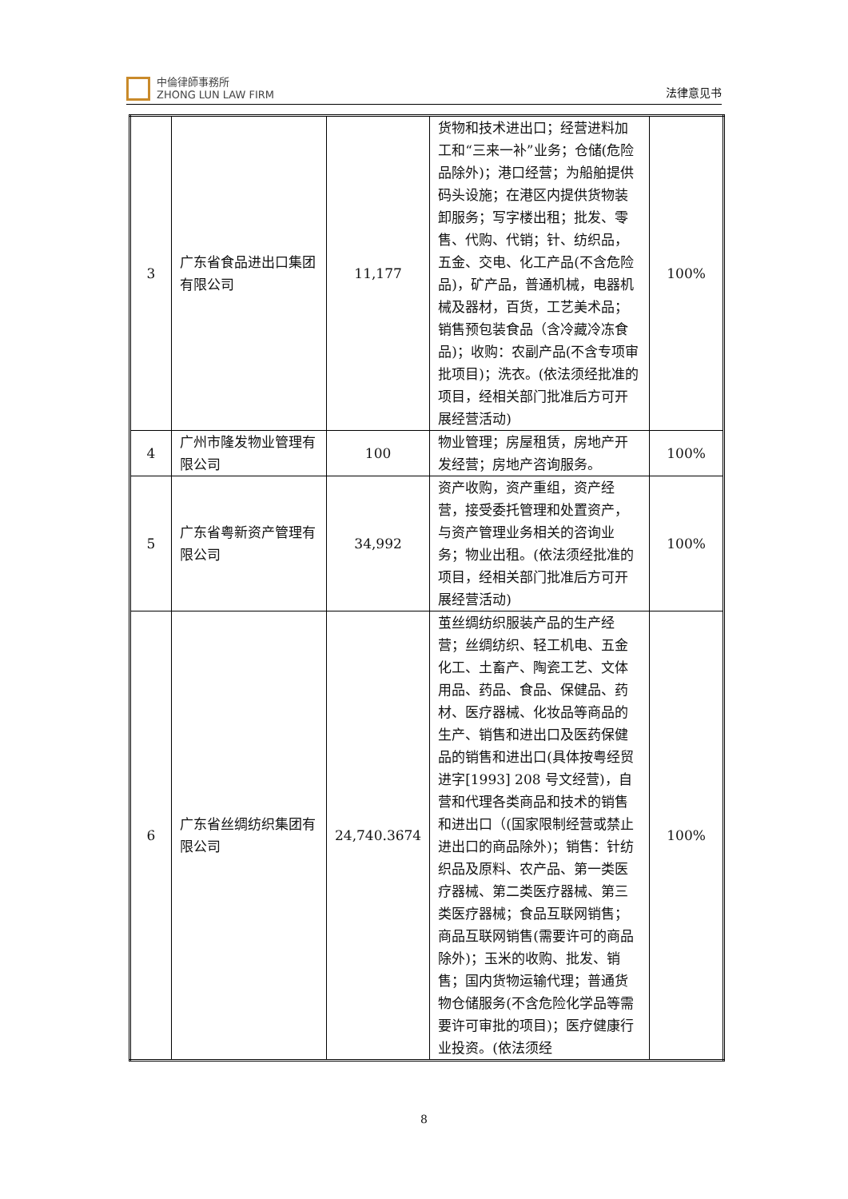中倫律師事務所
ZHONG LUN LAW FIRM
法律意见书
| 3 | 广东省食品进出口集团有限公司 | 11,177 | 货物和技术进出口；经营进料加工和“三来一补”业务；仓储(危险品除外)；港口经营；为船舶提供码头设施；在港区内提供货物装卸服务；写字楼出租；批发、零售、代购、代销；针、纺织品，五金、交电、化工产品(不含危险品)，矿产品，普通机械，电器机械及器材，百货，工艺美术品；销售预包装食品（含冷藏冷冻食品)；收购：农副产品(不含专项审批项目)；洗衣。(依法须经批准的项目，经相关部门批准后方可开展经营活动) | 100% |
| 4 | 广州市隆发物业管理有限公司 | 100 | 物业管理；房屋租赁，房地产开发经营；房地产咨询服务。 | 100% |
| 5 | 广东省粤新资产管理有限公司 | 34,992 | 资产收购，资产重组，资产经营，接受委托管理和处置资产，与资产管理业务相关的咨询业务；物业出租。(依法须经批准的项目，经相关部门批准后方可开展经营活动) | 100% |
| 6 | 广东省丝绸纺织集团有限公司 | 24,740.3674 | 茧丝绸纺织服装产品的生产经营；丝绸纺织、轻工机电、五金化工、土畜产、陶瓷工艺、文体用品、药品、食品、保健品、药材、医疗器械、化妆品等商品的生产、销售和进出口及医药保健品的销售和进出口(具体按粤经贸进字[1993] 208 号文经营)，自营和代理各类商品和技术的销售和进出口（(国家限制经营或禁止进出口的商品除外)；销售：针纺织品及原料、农产品、第一类医疗器械、第二类医疗器械、第三类医疗器械；食品互联网销售；商品互联网销售(需要许可的商品除外)；玉米的收购、批发、销售；国内货物运输代理；普通货物仓储服务(不含危险化学品等需要许可审批的项目)；医疗健康行业投资。(依法须经 | 100% |
8